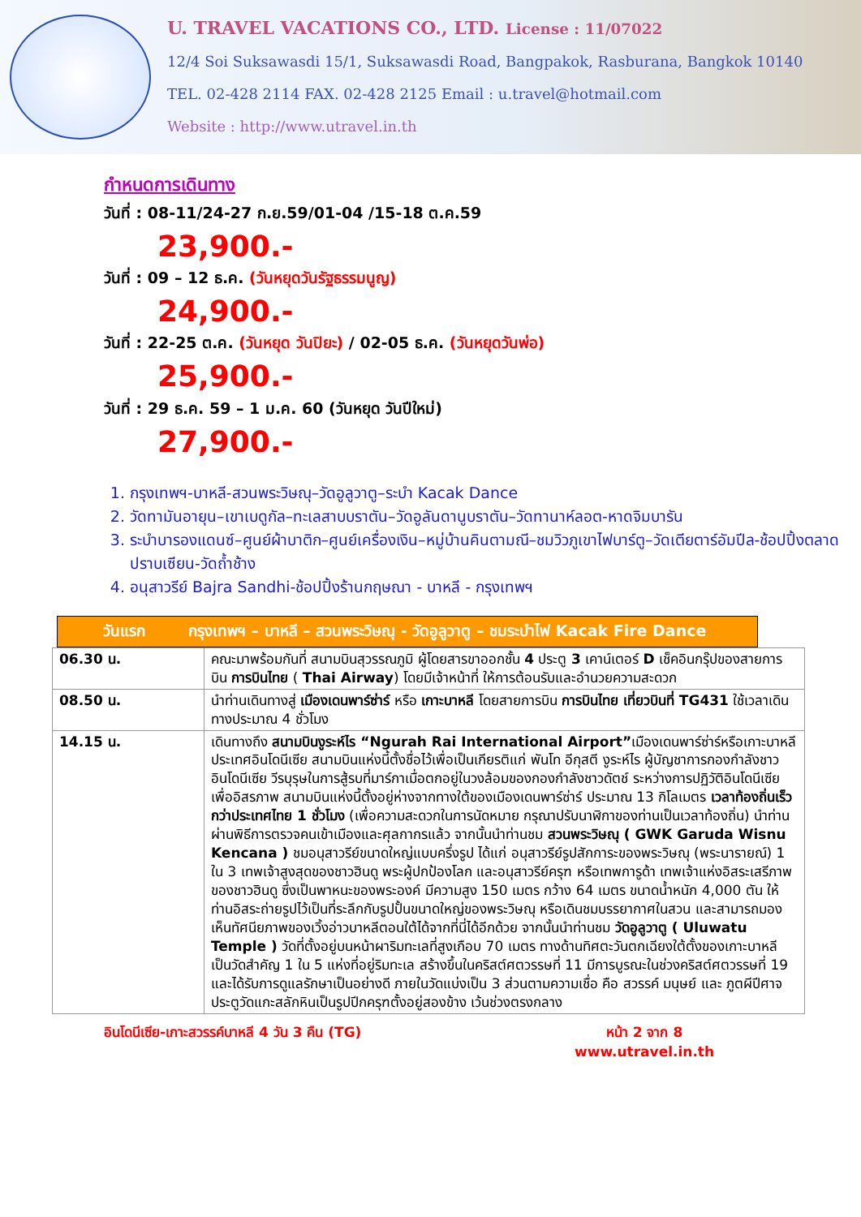U. TRAVEL VACATIONS CO., LTD. License : 11/07022
12/4 Soi Suksawasdi 15/1, Suksawasdi Road, Bangpakok, Rasburana, Bangkok 10140
TEL. 02-428 2114 FAX. 02-428 2125 Email : u.travel@hotmail.com
Website : http://www.utravel.in.th
กำหนดการเดินทาง
วันที่ : 08-11/24-27 ก.ย.59/01-04 /15-18 ต.ค.59
23,900.-
วันที่ : 09 – 12 ธ.ค. (วันหยุดวันรัฐธรรมนูญ)
24,900.-
วันที่ : 22-25 ต.ค. (วันหยุด วันปิยะ) / 02-05 ธ.ค. (วันหยุดวันพ่อ)
25,900.-
วันที่ : 29 ธ.ค. 59 – 1 ม.ค. 60 (วันหยุด วันปีใหม่)
27,900.-
1. กรุงเทพฯ-บาหลี-สวนพระวิษณุ–วัดอูลูวาตู–ระบำ Kacak Dance
2. วัดทามันอายุน–เขาเบดูกัล–ทะเลสาบบราตัน–วัดอูลันดานูบราตัน–วัดทานาห์ลอต-หาดจิมบารัน
3. ระบำบารองแดนซ์–ศูนย์ผ้าบาติก–ศูนย์เครื่องเงิน–หมู่บ้านคินตามณี–ชมวิวภูเขาไฟบาร์ตู–วัดเตียตาร์อัมปีล-ช้อปปิ้งตลาดปราบเซียน-วัดถ้ำช้าง
4. อนุสาวรีย์ Bajra Sandhi-ช้อปปิ้งร้านกฤษณา - บาหลี - กรุงเทพฯ
วันแรก กรุงเทพฯ – บาหลี – สวนพระวิษณุ - วัดอูลูวาตู – ชมระบำไฟ Kacak Fire Dance
| 06.30 น. | คณะมาพร้อมกันที่ สนามบินสุวรรณภูมิ ผู้โดยสารขาออกชั้น 4 ประตู 3 เคาน์เตอร์ D เช็คอินกรุ๊ปของสายการบิน การบินไทย ( Thai Airway ) โดยมีเจ้าหน้าที่ ให้การต้อนรับและอำนวยความสะดวก |
| 08.50 น. | นำท่านเดินทางสู่ เมืองเดนพาร์ซ่าร์ หรือ เกาะบาหลี โดยสายการบิน การบินไทย เที่ยวบินที่ TG431 ใช้เวลาเดินทางประมาณ 4 ชั่วโมง |
| 14.15 น. | เดินทางถึง สนามบินงูระห์ไร “Ngurah Rai International Airport” เมืองเดนพาร์ซ่าร์หรือเกาะบาหลี ประเทศอินโดนีเซีย สนามบินแห่งนี้ตั้งชื่อไว้เพื่อเป็นเกียรติแก่ พันโท อีกุสตี งูระห์ไร ผู้บัญชาการกองกำลังชาวอินโดนีเซีย วีรบุรุษในการสู้รบที่มาร์กาเมื่อตกอยู่ในวงล้อมของกองกำลังชาวดัตช์ ระหว่างการปฏิวัติอินโดนีเซียเพื่ออิสรภาพ สนามบินแห่งนี้ตั้งอยู่ห่างจากทางใต้ของเมืองเดนพาร์ซ่าร์ ประมาณ 13 กิโลเมตร เวลาท้องถิ่นเร็วกว่าประเทศไทย 1 ชั่วโมง (เพื่อความสะดวกในการนัดหมาย กรุณาปรับนาฬิกาของท่านเป็นเวลาท้องถิ่น) นำท่านผ่านพิธีการตรวจคนเข้าเมืองและศุลกากรแล้ว จากนั้นนำท่านชม สวนพระวิษณุ ( GWK Garuda Wisnu Kencana ) ชมอนุสาวรีย์ขนาดใหญ่แบบครึ่งรูป ได้แก่ อนุสาวรีย์รูปสักการะของพระวิษณุ (พระนารายณ์) 1 ใน 3 เทพเจ้าสูงสุดของชาวฮินดู พระผู้ปกป้องโลก และอนุสาวรีย์ครุฑ หรือเทพการูด้า เทพเจ้าแห่งอิสระเสรีภาพของชาวฮินดู ซึ่งเป็นพาหนะของพระองค์ มีความสูง 150 เมตร กว้าง 64 เมตร ขนาดน้ำหนัก 4,000 ตัน ให้ท่านอิสระถ่ายรูปไว้เป็นที่ระลึกกับรูปปั้นขนาดใหญ่ของพระวิษณุ หรือเดินชมบรรยากาศในสวน และสามารถมองเห็นทัศนียภาพของเวิ้งอ่าวบาหลีตอนใต้ได้จากที่นี่ได้อีกด้วย จากนั้นนำท่านชม วัดอูลูวาตู ( Uluwatu Temple ) วัดที่ตั้งอยู่บนหน้าผาริมทะเลที่สูงเกือบ 70 เมตร ทางด้านทิศตะวันตกเฉียงใต้ตั้งของเกาะบาหลี เป็นวัดสำคัญ 1 ใน 5 แห่งที่อยู่ริมทะเล สร้างขึ้นในคริสต์ศตวรรษที่ 11 มีการบูรณะในช่วงคริสต์ศตวรรษที่ 19 และได้รับการดูแลรักษาเป็นอย่างดี ภายในวัดแบ่งเป็น 3 ส่วนตามความเชื่อ คือ สวรรค์ มนุษย์ และ ภูตผีปีศาจ ประตูวัดแกะสลักหินเป็นรูปปีกครุฑตั้งอยู่สองข้าง เว้นช่วงตรงกลาง |
อินโดนีเซีย-เกาะสวรรค์บาหลี 4 วัน 3 คืน (TG) หน้า 2 จาก 8
www.utravel.in.th